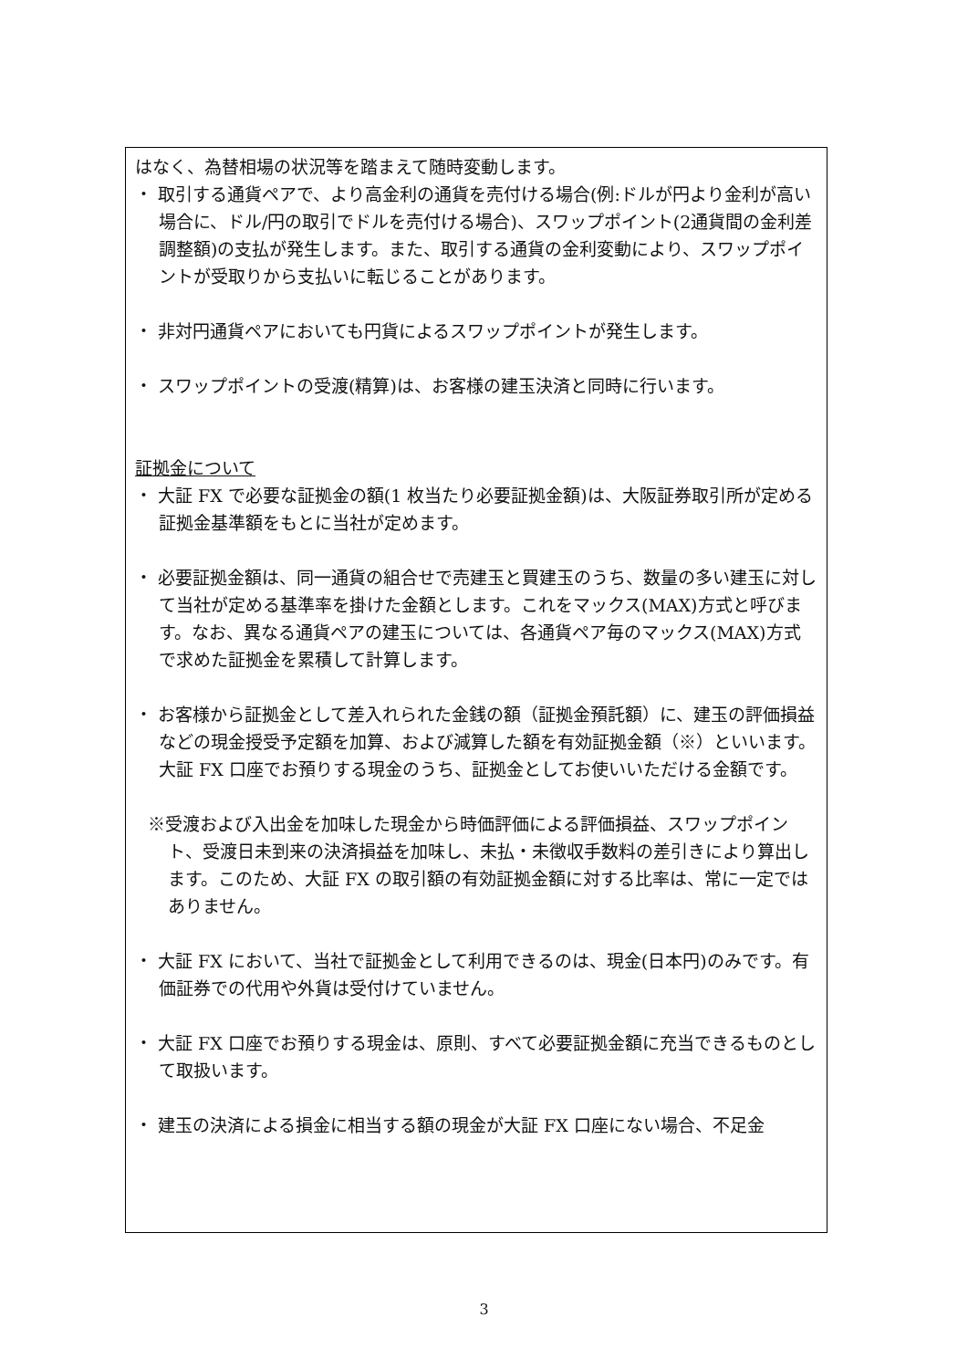はなく、為替相場の状況等を踏まえて随時変動します。
・ 取引する通貨ペアで、より高金利の通貨を売付ける場合(例:ドルが円より金利が高い場合に、ドル/円の取引でドルを売付ける場合)、スワップポイント(2通貨間の金利差調整額)の支払が発生します。また、取引する通貨の金利変動により、スワップポイントが受取りから支払いに転じることがあります。
・ 非対円通貨ペアにおいても円貨によるスワップポイントが発生します。
・ スワップポイントの受渡(精算)は、お客様の建玉決済と同時に行います。
証拠金について
・ 大証 FX で必要な証拠金の額(1 枚当たり必要証拠金額)は、大阪証券取引所が定める証拠金基準額をもとに当社が定めます。
・ 必要証拠金額は、同一通貨の組合せで売建玉と買建玉のうち、数量の多い建玉に対して当社が定める基準率を掛けた金額とします。これをマックス(MAX)方式と呼びます。なお、異なる通貨ペアの建玉については、各通貨ペア毎のマックス(MAX)方式で求めた証拠金を累積して計算します。
・ お客様から証拠金として差入れられた金銭の額（証拠金預託額）に、建玉の評価損益などの現金授受予定額を加算、および減算した額を有効証拠金額（※）といいます。大証 FX 口座でお預りする現金のうち、証拠金としてお使いいただける金額です。
※受渡および入出金を加味した現金から時価評価による評価損益、スワップポイント、受渡日未到来の決済損益を加味し、未払・未徴収手数料の差引きにより算出します。このため、大証 FX の取引額の有効証拠金額に対する比率は、常に一定ではありません。
・ 大証 FX において、当社で証拠金として利用できるのは、現金(日本円)のみです。有価証券での代用や外貨は受付けていません。
・ 大証 FX 口座でお預りする現金は、原則、すべて必要証拠金額に充当できるものとして取扱います。
・ 建玉の決済による損金に相当する額の現金が大証 FX 口座にない場合、不足金
3